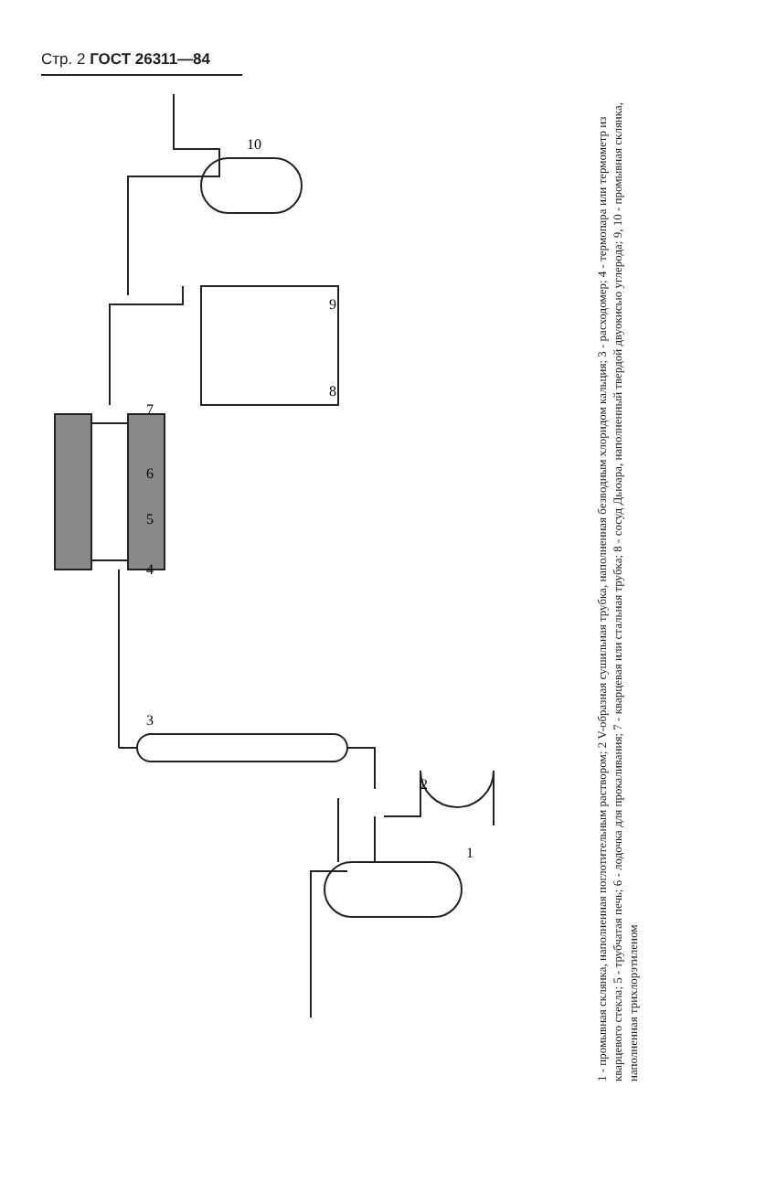Стр. 2 ГОСТ 26311—84
1
2
3
4
5
6
7
8
9
10
1 - промывная склянка, наполненная поглотительным раствором; 2 V-образная сушильная трубка, наполненная безводным хлоридом кальция; 3 - расходомер; 4 - термопара или термометр из кварцевого стекла; 5 - трубчатая печь; 6 - лодочка для прокаливания; 7 - кварцевая или стальная трубка; 8 - сосуд Дьюара, наполненный твердой двуокисью углерода; 9, 10 - промывная склянка, наполненная трихлорэтиленом